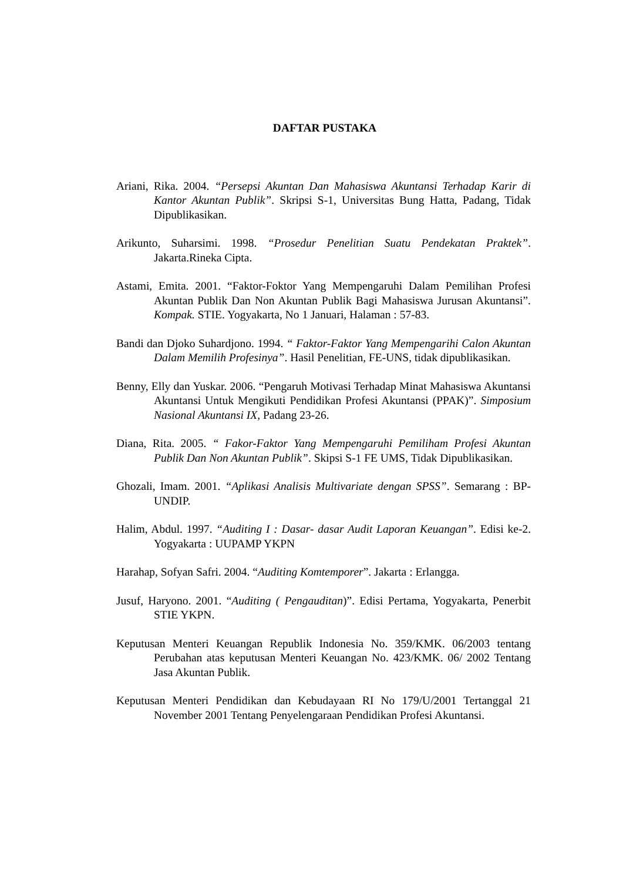DAFTAR PUSTAKA
Ariani, Rika. 2004. “Persepsi Akuntan Dan Mahasiswa Akuntansi Terhadap Karir di Kantor Akuntan Publik”. Skripsi S-1, Universitas Bung Hatta, Padang, Tidak Dipublikasikan.
Arikunto, Suharsimi. 1998. “Prosedur Penelitian Suatu Pendekatan Praktek”. Jakarta.Rineka Cipta.
Astami, Emita. 2001. “Faktor-Foktor Yang Mempengaruhi Dalam Pemilihan Profesi Akuntan Publik Dan Non Akuntan Publik Bagi Mahasiswa Jurusan Akuntansi”. Kompak. STIE. Yogyakarta, No 1 Januari, Halaman : 57-83.
Bandi dan Djoko Suhardjono. 1994. “ Faktor-Faktor Yang Mempengarihi Calon Akuntan Dalam Memilih Profesinya”. Hasil Penelitian, FE-UNS, tidak dipublikasikan.
Benny, Elly dan Yuskar. 2006. “Pengaruh Motivasi Terhadap Minat Mahasiswa Akuntansi Akuntansi Untuk Mengikuti Pendidikan Profesi Akuntansi (PPAK)”. Simposium Nasional Akuntansi IX, Padang 23-26.
Diana, Rita. 2005. “ Fakor-Faktor Yang Mempengaruhi Pemiliham Profesi Akuntan Publik Dan Non Akuntan Publik”. Skipsi S-1 FE UMS, Tidak Dipublikasikan.
Ghozali, Imam. 2001. “Aplikasi Analisis Multivariate dengan SPSS”. Semarang : BP-UNDIP.
Halim, Abdul. 1997. “Auditing I : Dasar- dasar Audit Laporan Keuangan”. Edisi ke-2. Yogyakarta : UUPAMP YKPN
Harahap, Sofyan Safri. 2004. “Auditing Komtemporer”. Jakarta : Erlangga.
Jusuf, Haryono. 2001. “Auditing ( Pengauditan)”. Edisi Pertama, Yogyakarta, Penerbit STIE YKPN.
Keputusan Menteri Keuangan Republik Indonesia No. 359/KMK. 06/2003 tentang Perubahan atas keputusan Menteri Keuangan No. 423/KMK. 06/ 2002 Tentang Jasa Akuntan Publik.
Keputusan Menteri Pendidikan dan Kebudayaan RI No 179/U/2001 Tertanggal 21 November 2001 Tentang Penyelengaraan Pendidikan Profesi Akuntansi.